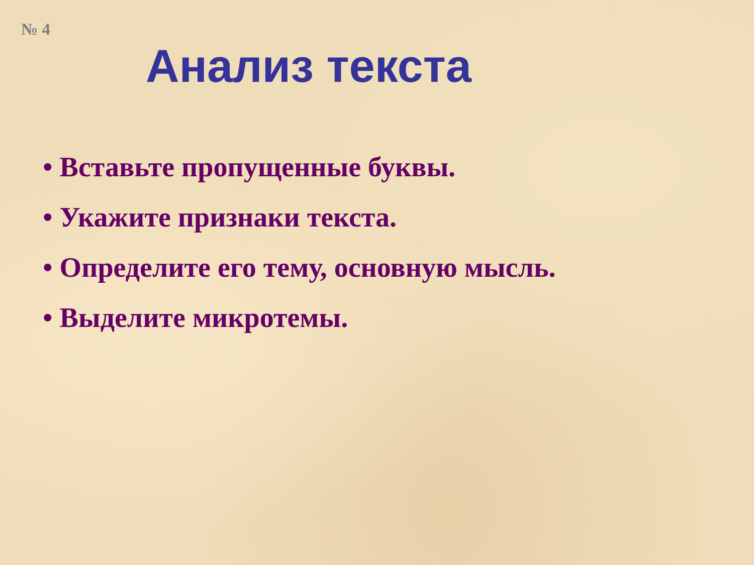№ 4
Анализ текста
• Вставьте пропущенные буквы.
• Укажите признаки текста.
• Определите его тему, основную мысль.
• Выделите микротемы.